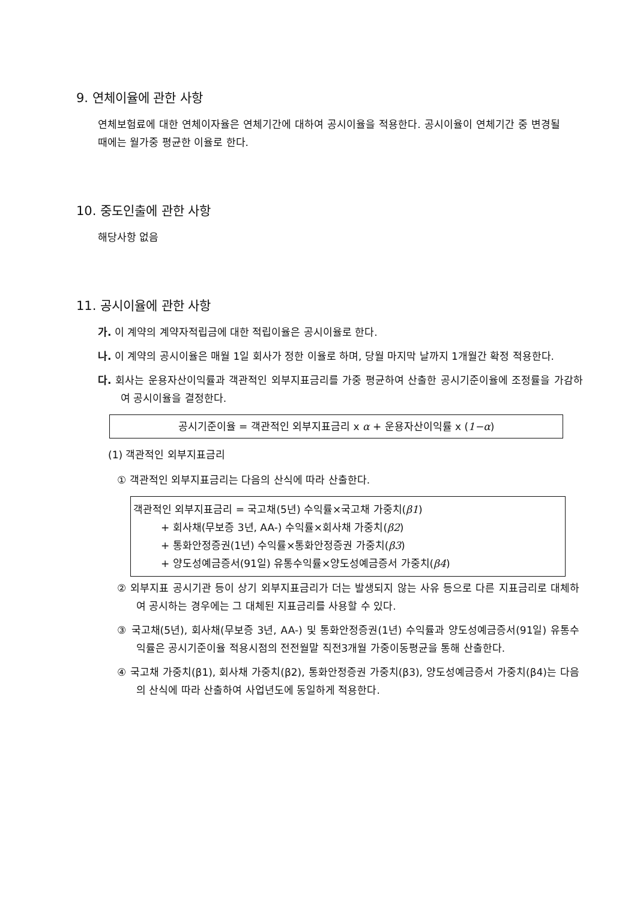9. 연체이율에 관한 사항
연체보험료에 대한 연체이자율은 연체기간에 대하여 공시이율을 적용한다. 공시이율이 연체기간 중 변경될 때에는 월가중 평균한 이율로 한다.
10. 중도인출에 관한 사항
해당사항 없음
11. 공시이율에 관한 사항
가. 이 계약의 계약자적립금에 대한 적립이율은 공시이율로 한다.
나. 이 계약의 공시이율은 매월 1일 회사가 정한 이율로 하며, 당월 마지막 날까지 1개월간 확정 적용한다.
다. 회사는 운용자산이익률과 객관적인 외부지표금리를 가중 평균하여 산출한 공시기준이율에 조정률을 가감하여 공시이율을 결정한다.
공시기준이율 = 객관적인 외부지표금리 x α + 운용자산이익률 x (1−α)
(1) 객관적인 외부지표금리
① 객관적인 외부지표금리는 다음의 산식에 따라 산출한다.
객관적인 외부지표금리 = 국고채(5년) 수익률×국고채 가중치(β1)
+ 회사채(무보증 3년, AA-) 수익률×회사채 가중치(β2)
+ 통화안정증권(1년) 수익률×통화안정증권 가중치(β3)
+ 양도성예금증서(91일) 유통수익률×양도성예금증서 가중치(β4)
② 외부지표 공시기관 등이 상기 외부지표금리가 더는 발생되지 않는 사유 등으로 다른 지표금리로 대체하여 공시하는 경우에는 그 대체된 지표금리를 사용할 수 있다.
③ 국고채(5년), 회사채(무보증 3년, AA-) 및 통화안정증권(1년) 수익률과 양도성예금증서(91일) 유통수익률은 공시기준이율 적용시점의 전전월말 직전3개월 가중이동평균을 통해 산출한다.
④ 국고채 가중치(β1), 회사채 가중치(β2), 통화안정증권 가중치(β3), 양도성예금증서 가중치(β4)는 다음의 산식에 따라 산출하여 사업년도에 동일하게 적용한다.